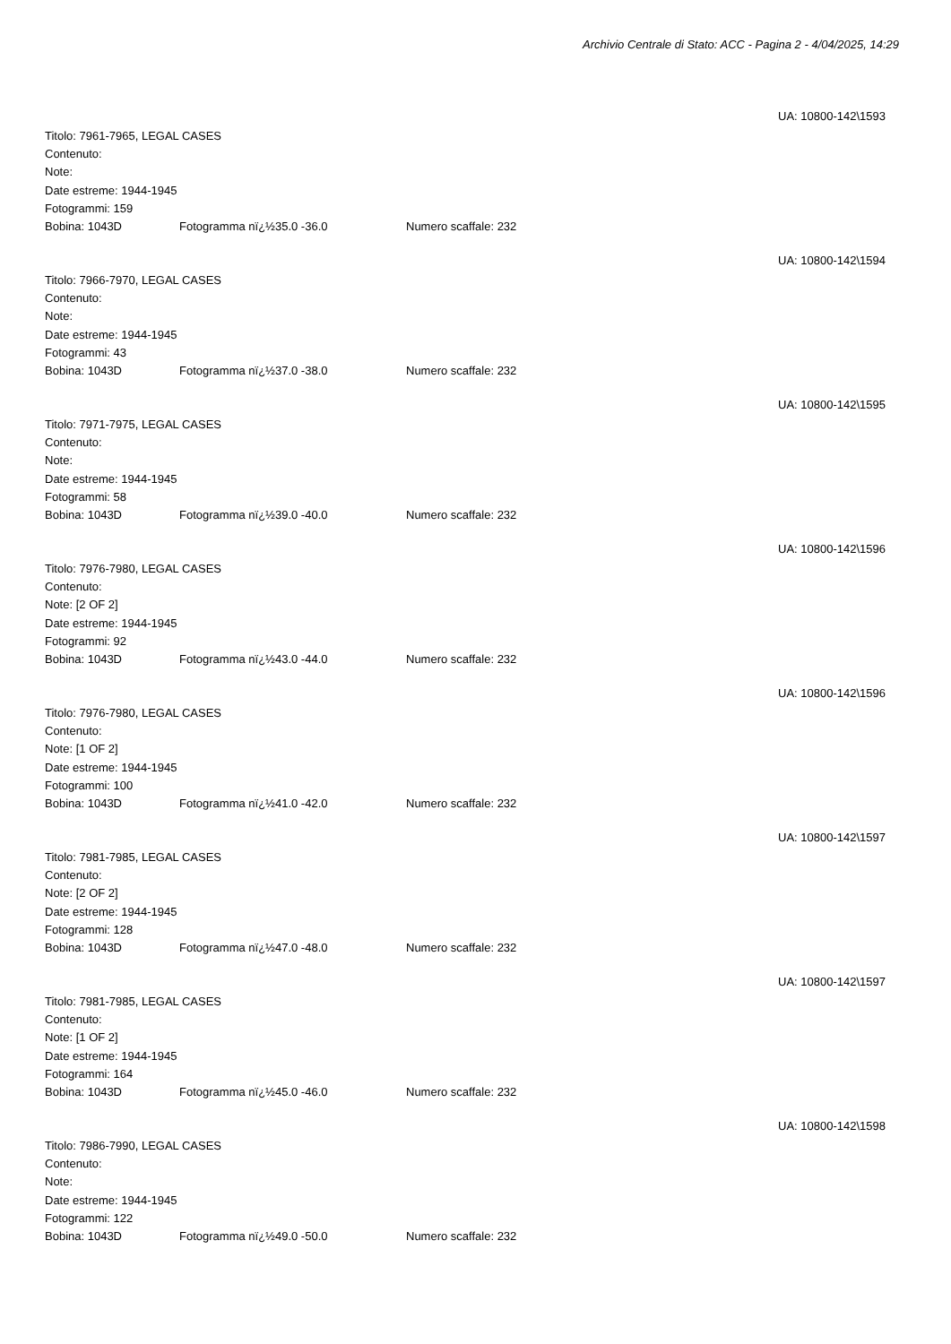Archivio Centrale di Stato: ACC - Pagina 2 - 4/04/2025, 14:29
UA: 10800-142\1593
Titolo: 7961-7965, LEGAL CASES
Contenuto:
Note:
Date estreme: 1944-1945
Fotogrammi: 159
Bobina: 1043D Fotogramma nï¿½35.0 -36.0 Numero scaffale: 232
UA: 10800-142\1594
Titolo: 7966-7970, LEGAL CASES
Contenuto:
Note:
Date estreme: 1944-1945
Fotogrammi: 43
Bobina: 1043D Fotogramma nï¿½37.0 -38.0 Numero scaffale: 232
UA: 10800-142\1595
Titolo: 7971-7975, LEGAL CASES
Contenuto:
Note:
Date estreme: 1944-1945
Fotogrammi: 58
Bobina: 1043D Fotogramma nï¿½39.0 -40.0 Numero scaffale: 232
UA: 10800-142\1596
Titolo: 7976-7980, LEGAL CASES
Contenuto:
Note: [2 OF 2]
Date estreme: 1944-1945
Fotogrammi: 92
Bobina: 1043D Fotogramma nï¿½43.0 -44.0 Numero scaffale: 232
UA: 10800-142\1596
Titolo: 7976-7980, LEGAL CASES
Contenuto:
Note: [1 OF 2]
Date estreme: 1944-1945
Fotogrammi: 100
Bobina: 1043D Fotogramma nï¿½41.0 -42.0 Numero scaffale: 232
UA: 10800-142\1597
Titolo: 7981-7985, LEGAL CASES
Contenuto:
Note: [2 OF 2]
Date estreme: 1944-1945
Fotogrammi: 128
Bobina: 1043D Fotogramma nï¿½47.0 -48.0 Numero scaffale: 232
UA: 10800-142\1597
Titolo: 7981-7985, LEGAL CASES
Contenuto:
Note: [1 OF 2]
Date estreme: 1944-1945
Fotogrammi: 164
Bobina: 1043D Fotogramma nï¿½45.0 -46.0 Numero scaffale: 232
UA: 10800-142\1598
Titolo: 7986-7990, LEGAL CASES
Contenuto:
Note:
Date estreme: 1944-1945
Fotogrammi: 122
Bobina: 1043D Fotogramma nï¿½49.0 -50.0 Numero scaffale: 232